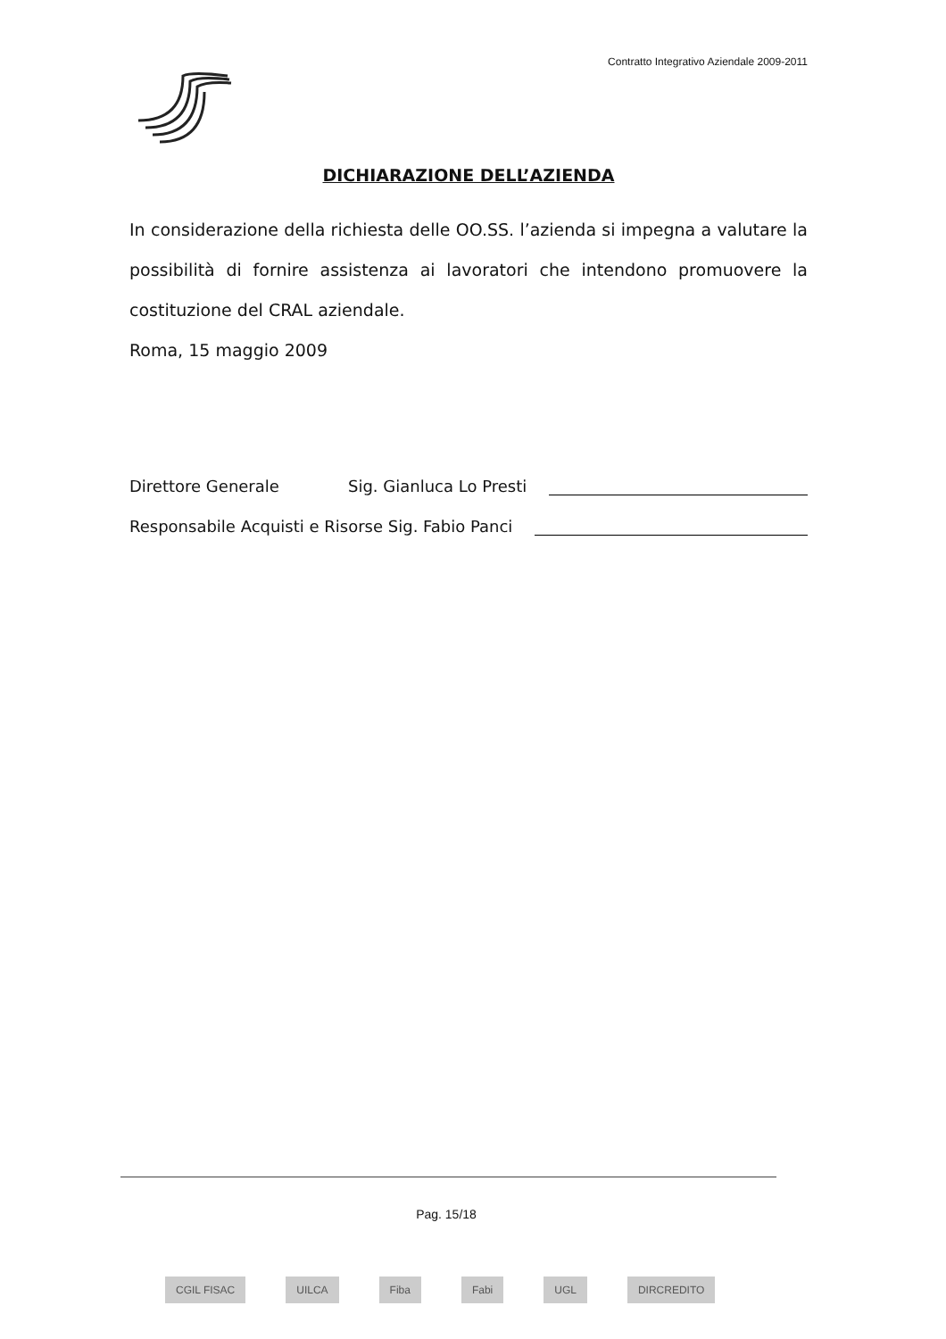Contratto Integrativo Aziendale 2009-2011
DICHIARAZIONE DELL’AZIENDA
In considerazione della richiesta delle OO.SS. l’azienda si impegna a valutare la possibilità di fornire assistenza ai lavoratori che intendono promuovere la costituzione del CRAL aziendale.
Roma, 15 maggio 2009
Direttore Generale Sig. Gianluca Lo Presti
Responsabile Acquisti e Risorse Sig. Fabio Panci
Pag. 15/18
CGIL FISAC UILCA Fiba Fabi UGL DIRCREDITO